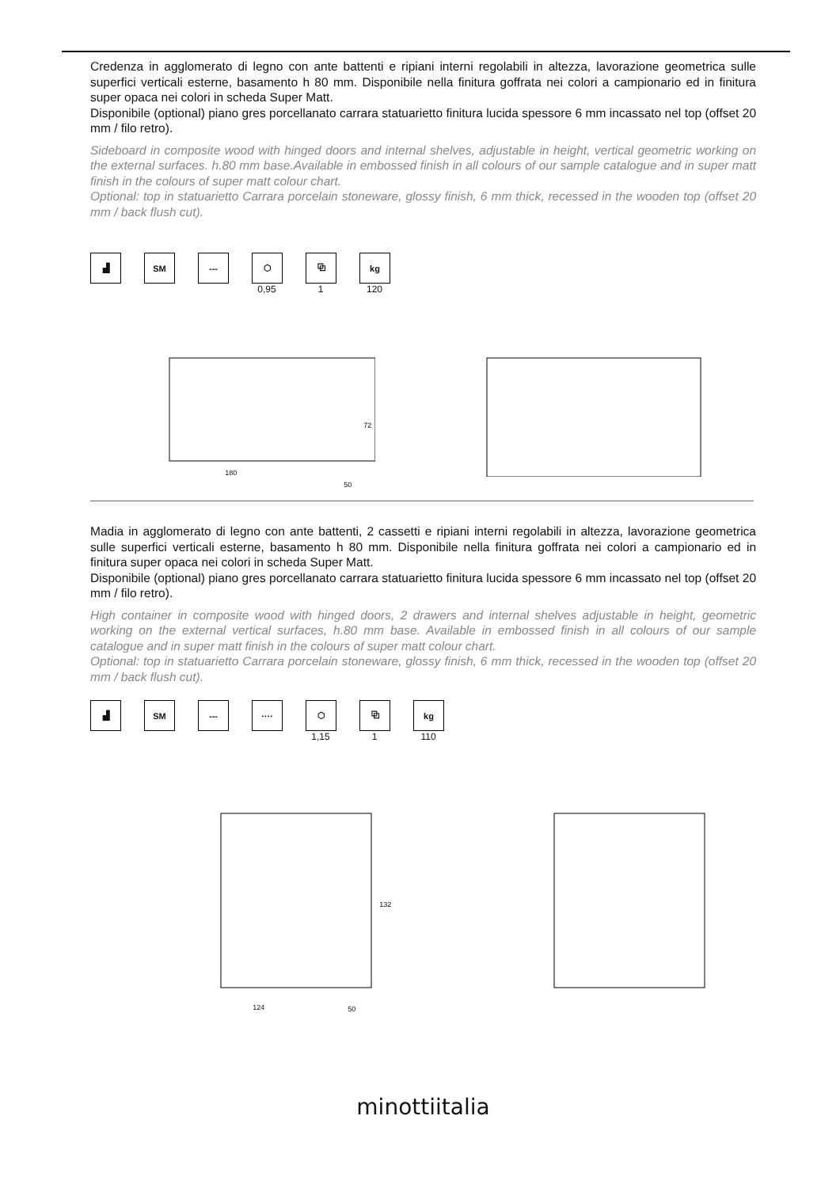Credenza in agglomerato di legno con ante battenti e ripiani interni regolabili in altezza, lavorazione geometrica sulle superfici verticali esterne, basamento h 80 mm. Disponibile nella finitura goffrata nei colori a campionario ed in finitura super opaca nei colori in scheda Super Matt.
Disponibile (optional) piano gres porcellanato carrara statuarietto finitura lucida spessore 6 mm incassato nel top (offset 20 mm / filo retro).
Sideboard in composite wood with hinged doors and internal shelves, adjustable in height, vertical geometric working on the external surfaces. h.80 mm base.Available in embossed finish in all colours of our sample catalogue and in super matt finish in the colours of super matt colour chart.
Optional: top in statuarietto Carrara porcelain stoneware, glossy finish, 6 mm thick, recessed in the wooden top (offset 20 mm / back flush cut).
▟ SM --- ⬡
0,95
⧉
1
kg
120
72
180
50
Madia in agglomerato di legno con ante battenti, 2 cassetti e ripiani interni regolabili in altezza, lavorazione geometrica sulle superfici verticali esterne, basamento h 80 mm. Disponibile nella finitura goffrata nei colori a campionario ed in finitura super opaca nei colori in scheda Super Matt.
Disponibile (optional) piano gres porcellanato carrara statuarietto finitura lucida spessore 6 mm incassato nel top (offset 20 mm / filo retro).
High container in composite wood with hinged doors, 2 drawers and internal shelves adjustable in height, geometric working on the external vertical surfaces, h.80 mm base. Available in embossed finish in all colours of our sample catalogue and in super matt finish in the colours of super matt colour chart.
Optional: top in statuarietto Carrara porcelain stoneware, glossy finish, 6 mm thick, recessed in the wooden top (offset 20 mm / back flush cut).
▟ SM --- ···· ⬡
1,15
⧉
1
kg
110
132
124 50
minottiitalia